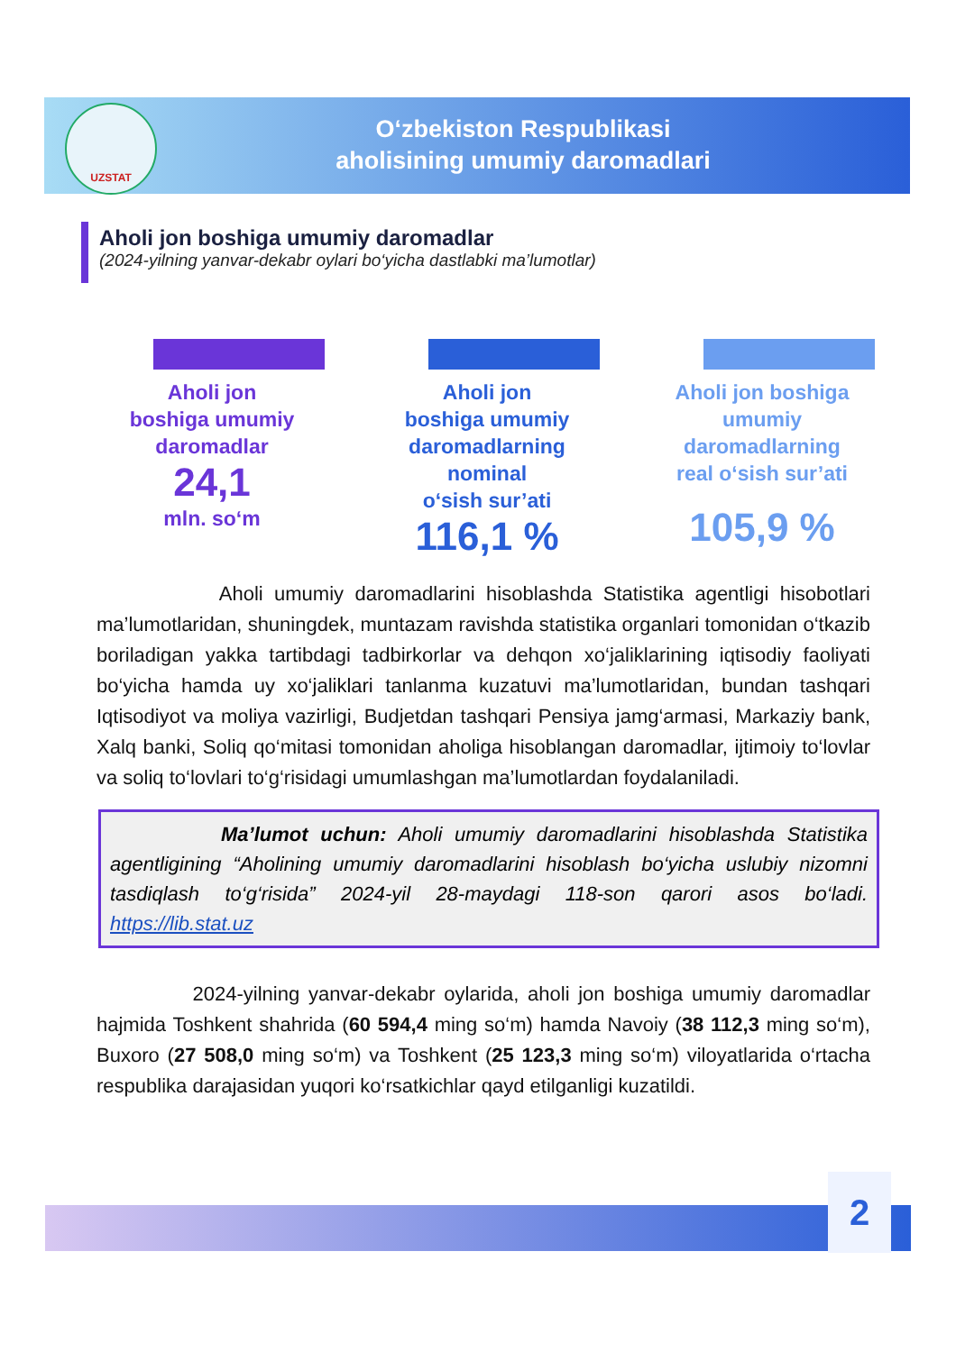UZSTAT
O‘zbekiston Respublikasi
aholisining umumiy daromadlari
Aholi jon boshiga umumiy daromadlar
(2024-yilning yanvar-dekabr oylari bo‘yicha dastlabki ma’lumotlar)
Aholi jon
boshiga umumiy
daromadlar
24,1
mln. so‘m
Aholi jon
boshiga umumiy
daromadlarning
nominal
o‘sish sur’ati
116,1 %
Aholi jon boshiga
umumiy
daromadlarning
real o‘sish sur’ati
105,9 %
Aholi umumiy daromadlarini hisoblashda Statistika agentligi hisobotlari ma’lumotlaridan, shuningdek, muntazam ravishda statistika organlari tomonidan o‘tkazib boriladigan yakka tartibdagi tadbirkorlar va dehqon xo‘jaliklarining iqtisodiy faoliyati bo‘yicha hamda uy xo‘jaliklari tanlanma kuzatuvi ma’lumotlaridan, bundan tashqari Iqtisodiyot va moliya vazirligi, Budjetdan tashqari Pensiya jamg‘armasi, Markaziy bank, Xalq banki, Soliq qo‘mitasi tomonidan aholiga hisoblangan daromadlar, ijtimoiy to‘lovlar va soliq to‘lovlari to‘g‘risidagi umumlashgan ma’lumotlardan foydalaniladi.
Ma’lumot uchun: Aholi umumiy daromadlarini hisoblashda Statistika agentligining “Aholining umumiy daromadlarini hisoblash bo‘yicha uslubiy nizomni tasdiqlash to‘g‘risida” 2024-yil 28-maydagi 118-son qarori asos bo‘ladi. https://lib.stat.uz
2024-yilning yanvar-dekabr oylarida, aholi jon boshiga umumiy daromadlar hajmida Toshkent shahrida (60 594,4 ming so‘m) hamda Navoiy (38 112,3 ming so‘m), Buxoro (27 508,0 ming so‘m) va Toshkent (25 123,3 ming so‘m) viloyatlarida o‘rtacha respublika darajasidan yuqori ko‘rsatkichlar qayd etilganligi kuzatildi.
2